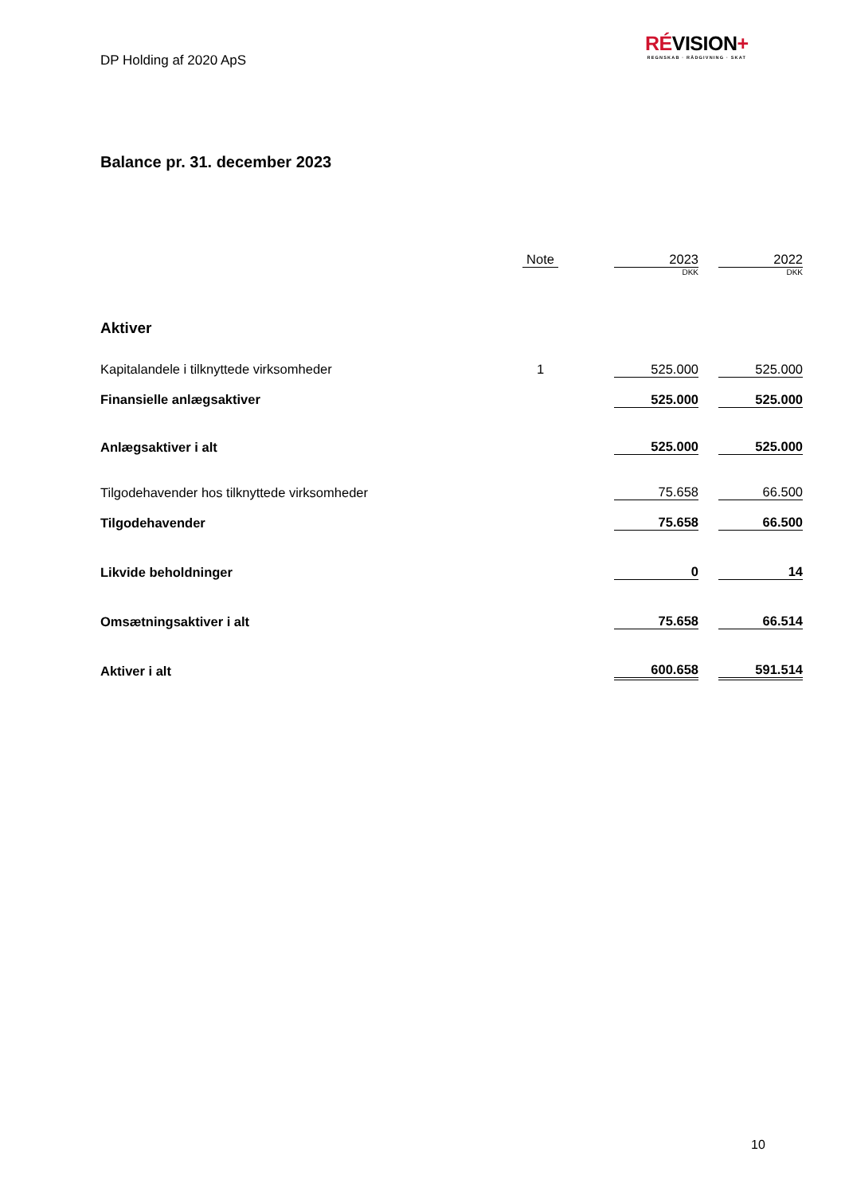DP Holding af 2020 ApS
RÉVISION+
REGNSKAB · RÅDGIVNING · SKAT
Balance pr. 31. december 2023
| | Note | | 2023 | | 2022 |
| --- | --- | --- | --- | --- | --- |
| | | | DKK | | DKK |
| Aktiver | | | | | |
| Kapitalandele i tilknyttede virksomheder | 1 | | 525.000 | | 525.000 |
| Finansielle anlægsaktiver | | | 525.000 | | 525.000 |
| Anlægsaktiver i alt | | | 525.000 | | 525.000 |
| Tilgodehavender hos tilknyttede virksomheder | | | 75.658 | | 66.500 |
| Tilgodehavender | | | 75.658 | | 66.500 |
| Likvide beholdninger | | | 0 | | 14 |
| Omsætningsaktiver i alt | | | 75.658 | | 66.514 |
| Aktiver i alt | | | 600.658 | | 591.514 |
10